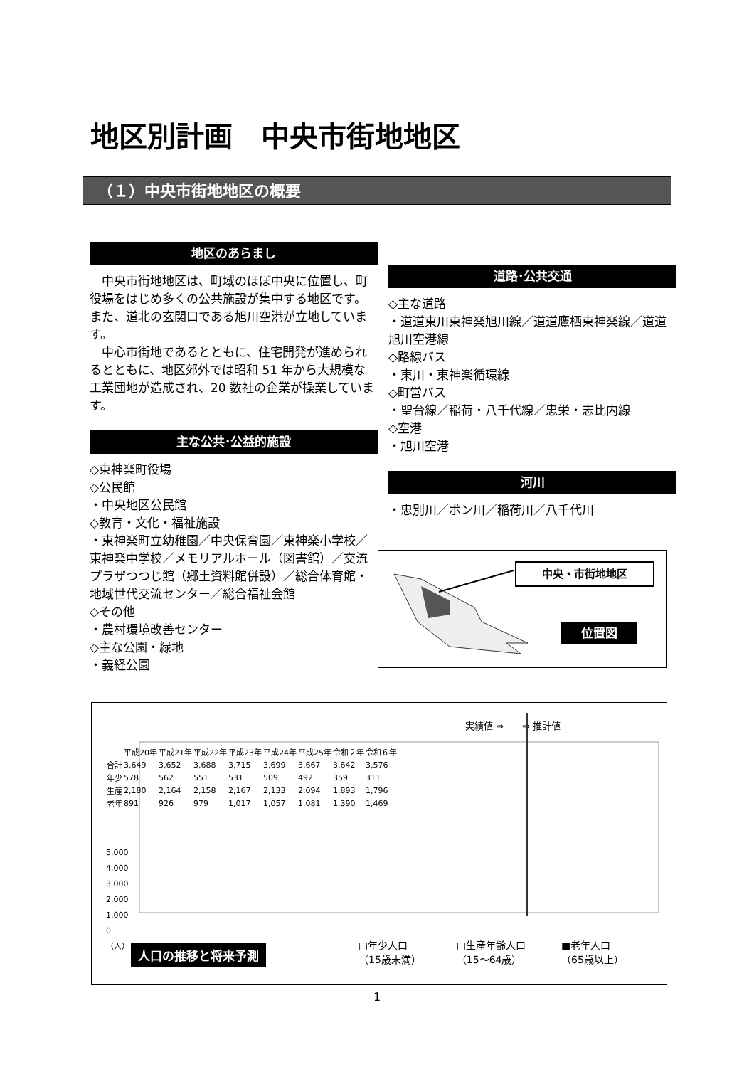地区別計画　中央市街地地区
（１）中央市街地地区の概要
地区のあらまし
　中央市街地地区は、町域のほぼ中央に位置し、町役場をはじめ多くの公共施設が集中する地区です。また、道北の玄関口である旭川空港が立地しています。
　中心市街地であるとともに、住宅開発が進められるとともに、地区郊外では昭和 51 年から大規模な工業団地が造成され、20 数社の企業が操業しています。
主な公共･公益的施設
◇東神楽町役場
◇公民館
・中央地区公民館
◇教育・文化・福祉施設
・東神楽町立幼稚園／中央保育園／東神楽小学校／東神楽中学校／メモリアルホール（図書館）／交流プラザつつじ館（郷土資料館併設）／総合体育館・地域世代交流センター／総合福祉会館
◇その他
・農村環境改善センター
◇主な公園・緑地
・義経公園
道路･公共交通
◇主な道路
・道道東川東神楽旭川線／道道鷹栖東神楽線／道道旭川空港線
◇路線バス
・東川・東神楽循環線
◇町営バス
・聖台線／稲荷・八千代線／忠栄・志比内線
◇空港
・旭川空港
河川
・忠別川／ポン川／稲荷川／八千代川
中央・市街地地区
位置図
実績値 ⇒　　⇒ 推計値
| | 平成20年 | 平成21年 | 平成22年 | 平成23年 | 平成24年 | 平成25年 | 令和２年 | 令和６年 |
| 合計 | 3,649 | 3,652 | 3,688 | 3,715 | 3,699 | 3,667 | 3,642 | 3,576 |
| 年少 | 578 | 562 | 551 | 531 | 509 | 492 | 359 | 311 |
| 生産 | 2,180 | 2,164 | 2,158 | 2,167 | 2,133 | 2,094 | 1,893 | 1,796 |
| 老年 | 891 | 926 | 979 | 1,017 | 1,057 | 1,081 | 1,390 | 1,469 |
5,000
4,000
3,000
2,000
1,000
0
（人）
人口の推移と将来予測
□年少人口
（15歳未満） □生産年齢人口
（15～64歳） ■老年人口
（65歳以上）
1